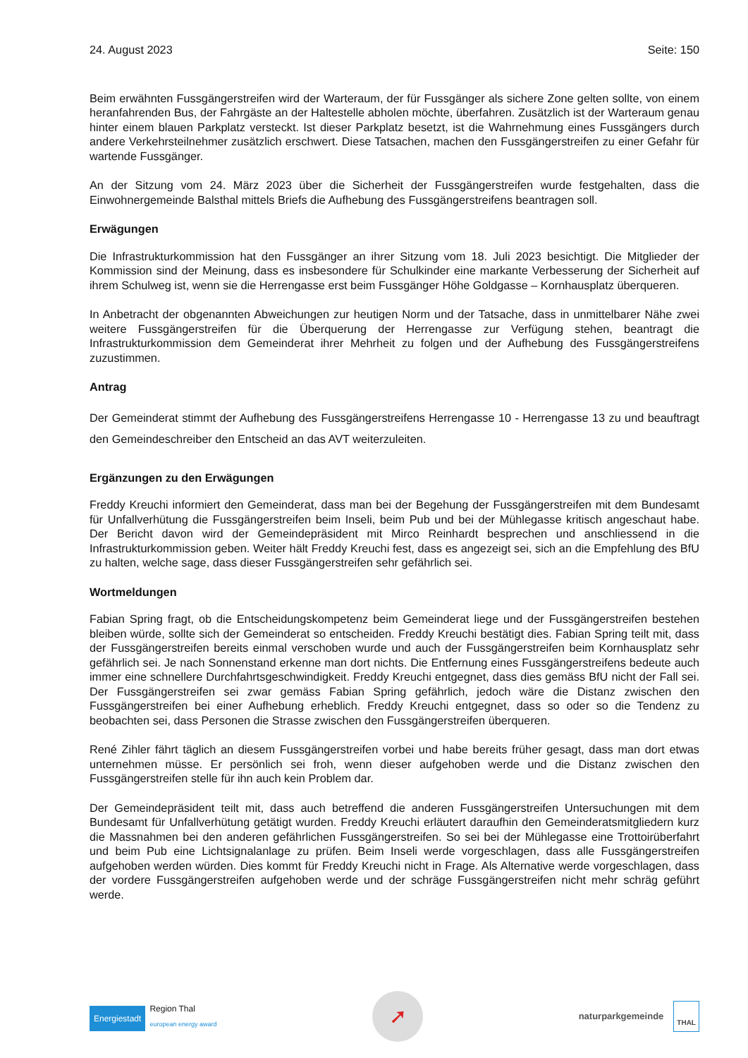24. August 2023 Seite: 150
Beim erwähnten Fussgängerstreifen wird der Warteraum, der für Fussgänger als sichere Zone gelten sollte, von einem heranfahrenden Bus, der Fahrgäste an der Haltestelle abholen möchte, überfahren. Zusätzlich ist der Warteraum genau hinter einem blauen Parkplatz versteckt. Ist dieser Parkplatz besetzt, ist die Wahrnehmung eines Fussgängers durch andere Verkehrsteilnehmer zusätzlich erschwert. Diese Tatsachen, machen den Fussgängerstreifen zu einer Gefahr für wartende Fussgänger.
An der Sitzung vom 24. März 2023 über die Sicherheit der Fussgängerstreifen wurde festgehalten, dass die Einwohnergemeinde Balsthal mittels Briefs die Aufhebung des Fussgängerstreifens beantragen soll.
Erwägungen
Die Infrastrukturkommission hat den Fussgänger an ihrer Sitzung vom 18. Juli 2023 besichtigt. Die Mitglieder der Kommission sind der Meinung, dass es insbesondere für Schulkinder eine markante Verbesserung der Sicherheit auf ihrem Schulweg ist, wenn sie die Herrengasse erst beim Fussgänger Höhe Goldgasse – Kornhausplatz überqueren.
In Anbetracht der obgenannten Abweichungen zur heutigen Norm und der Tatsache, dass in unmittelbarer Nähe zwei weitere Fussgängerstreifen für die Überquerung der Herrengasse zur Verfügung stehen, beantragt die Infrastrukturkommission dem Gemeinderat ihrer Mehrheit zu folgen und der Aufhebung des Fussgängerstreifens zuzustimmen.
Antrag
Der Gemeinderat stimmt der Aufhebung des Fussgängerstreifens Herrengasse 10 - Herrengasse 13 zu und beauftragt den Gemeindeschreiber den Entscheid an das AVT weiterzuleiten.
Ergänzungen zu den Erwägungen
Freddy Kreuchi informiert den Gemeinderat, dass man bei der Begehung der Fussgängerstreifen mit dem Bundesamt für Unfallverhütung die Fussgängerstreifen beim Inseli, beim Pub und bei der Mühlegasse kritisch angeschaut habe. Der Bericht davon wird der Gemeindepräsident mit Mirco Reinhardt besprechen und anschliessend in die Infrastrukturkommission geben. Weiter hält Freddy Kreuchi fest, dass es angezeigt sei, sich an die Empfehlung des BfU zu halten, welche sage, dass dieser Fussgängerstreifen sehr gefährlich sei.
Wortmeldungen
Fabian Spring fragt, ob die Entscheidungskompetenz beim Gemeinderat liege und der Fussgängerstreifen bestehen bleiben würde, sollte sich der Gemeinderat so entscheiden. Freddy Kreuchi bestätigt dies. Fabian Spring teilt mit, dass der Fussgängerstreifen bereits einmal verschoben wurde und auch der Fussgängerstreifen beim Kornhausplatz sehr gefährlich sei. Je nach Sonnenstand erkenne man dort nichts. Die Entfernung eines Fussgängerstreifens bedeute auch immer eine schnellere Durchfahrtsgeschwindigkeit. Freddy Kreuchi entgegnet, dass dies gemäss BfU nicht der Fall sei. Der Fussgängerstreifen sei zwar gemäss Fabian Spring gefährlich, jedoch wäre die Distanz zwischen den Fussgängerstreifen bei einer Aufhebung erheblich. Freddy Kreuchi entgegnet, dass so oder so die Tendenz zu beobachten sei, dass Personen die Strasse zwischen den Fussgängerstreifen überqueren.
René Zihler fährt täglich an diesem Fussgängerstreifen vorbei und habe bereits früher gesagt, dass man dort etwas unternehmen müsse. Er persönlich sei froh, wenn dieser aufgehoben werde und die Distanz zwischen den Fussgängerstreifen stelle für ihn auch kein Problem dar.
Der Gemeindepräsident teilt mit, dass auch betreffend die anderen Fussgängerstreifen Untersuchungen mit dem Bundesamt für Unfallverhütung getätigt wurden. Freddy Kreuchi erläutert daraufhin den Gemeinderatsmitgliedern kurz die Massnahmen bei den anderen gefährlichen Fussgängerstreifen. So sei bei der Mühlegasse eine Trottoirüberfahrt und beim Pub eine Lichtsignalanlage zu prüfen. Beim Inseli werde vorgeschlagen, dass alle Fussgängerstreifen aufgehoben werden würden. Dies kommt für Freddy Kreuchi nicht in Frage. Als Alternative werde vorgeschlagen, dass der vordere Fussgängerstreifen aufgehoben werde und der schräge Fussgängerstreifen nicht mehr schräg geführt werde.
Energiestadt Region Thal
european energy award
➚
naturparkgemeinde THAL